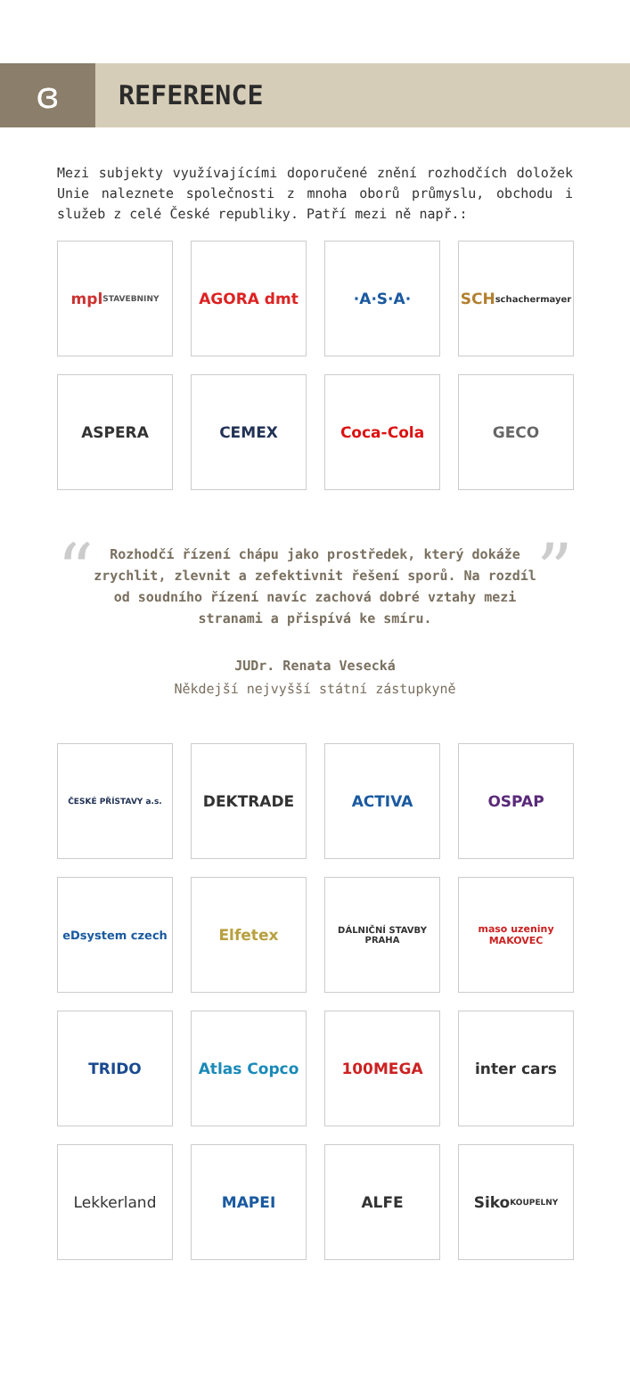ɞ
REFERENCE
Mezi subjekty využívajícími doporučené znění rozhodčích doložek Unie naleznete společnosti z mnoha oborů průmyslu, obchodu i služeb z celé České republiky. Patří mezi ně např.:
mpl
STAVEBNINY
AGORA dmt
·A·S·A·
SCH
schachermayer
ASPERA
CEMEX
Coca-Cola
GECO
“
Rozhodčí řízení chápu jako prostředek, který dokáže zrychlit, zlevnit a zefektivnit řešení sporů. Na rozdíl od soudního řízení navíc zachová dobré vztahy mezi stranami a přispívá ke smíru.
”
JUDr. Renata Vesecká
Někdejší nejvyšší státní zástupkyně
ČESKÉ PŘÍSTAVY a.s.
DEKTRADE
ACTIVA
OSPAP
eDsystem czech
Elfetex
DÁLNIČNÍ STAVBY PRAHA
maso uzeniny MAKOVEC
TRIDO
Atlas Copco
100MEGA
inter cars
Lekkerland
MAPEI
ALFE
Siko
KOUPELNY